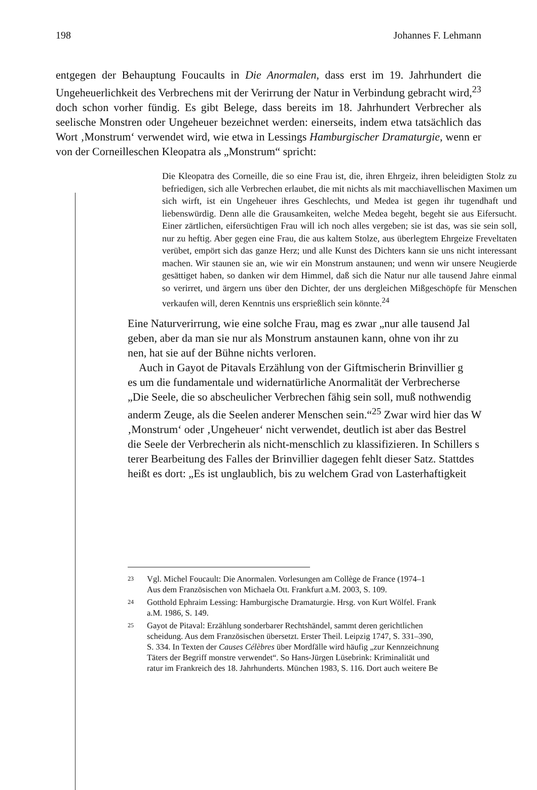198 Johannes F. Lehmann
entgegen der Behauptung Foucaults in Die Anormalen, dass erst im 19. Jahrhundert die Ungeheuerlichkeit des Verbrechens mit der Verirrung der Natur in Verbindung gebracht wird,<sup>23</sup> doch schon vorher fündig. Es gibt Belege, dass bereits im 18. Jahrhundert Verbrecher als seelische Monstren oder Ungeheuer bezeichnet werden: einerseits, indem etwa tatsächlich das Wort ‚Monstrum‘ verwendet wird, wie etwa in Lessings Hamburgischer Dramaturgie, wenn er von der Corneilleschen Kleopatra als „Monstrum“ spricht:
Die Kleopatra des Corneille, die so eine Frau ist, die, ihren Ehrgeiz, ihren beleidigten Stolz zu befriedigen, sich alle Verbrechen erlaubet, die mit nichts als mit macchiavellischen Maximen um sich wirft, ist ein Ungeheuer ihres Geschlechts, und Medea ist gegen ihr tugendhaft und liebenswürdig. Denn alle die Grausamkeiten, welche Medea begeht, begeht sie aus Eifersucht. Einer zärtlichen, eifersüchtigen Frau will ich noch alles vergeben; sie ist das, was sie sein soll, nur zu heftig. Aber gegen eine Frau, die aus kaltem Stolze, aus überlegtem Ehrgeize Freveltaten verübet, empört sich das ganze Herz; und alle Kunst des Dichters kann sie uns nicht interessant machen. Wir staunen sie an, wie wir ein Monstrum anstaunen; und wenn wir unsere Neugierde gesättiget haben, so danken wir dem Himmel, daß sich die Natur nur alle tausend Jahre einmal so verirret, und ärgern uns über den Dichter, der uns dergleichen Mißgeschöpfe für Menschen verkaufen will, deren Kenntnis uns ersprießlich sein könnte.<sup>24</sup>
Eine Naturverirrung, wie eine solche Frau, mag es zwar „nur alle tausend Jal
geben, aber da man sie nur als Monstrum anstaunen kann, ohne von ihr zu
nen, hat sie auf der Bühne nichts verloren.
Auch in Gayot de Pitavals Erzählung von der Giftmischerin Brinvillier g
es um die fundamentale und widernatürliche Anormalität der Verbrecherse
„Die Seele, die so abscheulicher Verbrechen fähig sein soll, muß nothwendig
anderm Zeuge, als die Seelen anderer Menschen sein.“<sup>25</sup> Zwar wird hier das W
‚Monstrum‘ oder ‚Ungeheuer‘ nicht verwendet, deutlich ist aber das Bestrel
die Seele der Verbrecherin als nicht-menschlich zu klassifizieren. In Schillers s
terer Bearbeitung des Falles der Brinvillier dagegen fehlt dieser Satz. Stattdes
heißt es dort: „Es ist unglaublich, bis zu welchem Grad von Lasterhaftigkeit
23 Vgl. Michel Foucault: Die Anormalen. Vorlesungen am Collège de France (1974–1
Aus dem Französischen von Michaela Ott. Frankfurt a.M. 2003, S. 109.
24 Gotthold Ephraim Lessing: Hamburgische Dramaturgie. Hrsg. von Kurt Wölfel. Frank
a.M. 1986, S. 149.
25 Gayot de Pitaval: Erzählung sonderbarer Rechtshändel, sammt deren gerichtlichen
scheidung. Aus dem Französischen übersetzt. Erster Theil. Leipzig 1747, S. 331–390,
S. 334. In Texten der Causes Célèbres über Mordfälle wird häufig „zur Kennzeichnung
Täters der Begriff monstre verwendet“. So Hans-Jürgen Lüsebrink: Kriminalität und
ratur im Frankreich des 18. Jahrhunderts. München 1983, S. 116. Dort auch weitere Be